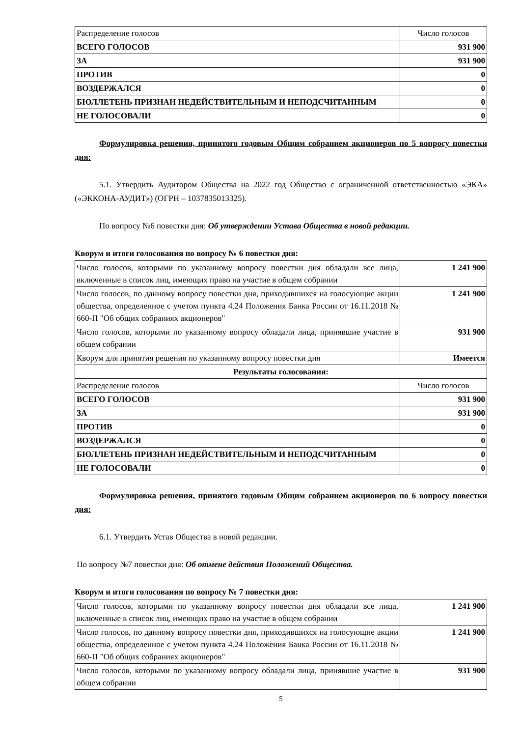| Распределение голосов | Число голосов |
| ВСЕГО ГОЛОСОВ | 931 900 |
| ЗА | 931 900 |
| ПРОТИВ | 0 |
| ВОЗДЕРЖАЛСЯ | 0 |
| БЮЛЛЕТЕНЬ ПРИЗНАН НЕДЕЙСТВИТЕЛЬНЫМ И НЕПОДСЧИТАННЫМ | 0 |
| НЕ ГОЛОСОВАЛИ | 0 |
Формулировка решения, принятого годовым Общим собранием акционеров по 5 вопросу повестки дня:
5.1. Утвердить Аудитором Общества на 2022 год Общество с ограниченной ответственностью «ЭКА» («ЭККОНА-АУДИТ») (ОГРН – 1037835013325).
По вопросу №6 повестки дня: Об утверждении Устава Общества в новой редакции.
Кворум и итоги голосования по вопросу № 6 повестки дня:
| Число голосов, которыми по указанному вопросу повестки дня обладали все лица, включенные в список лиц, имеющих право на участие в общем собрании | 1 241 900 |
| Число голосов, по данному вопросу повестки дня, приходившихся на голосующие акции общества, определенное с учетом пункта 4.24 Положения Банка России от 16.11.2018 № 660-П "Об общих собраниях акционеров" | 1 241 900 |
| Число голосов, которыми по указанному вопросу обладали лица, принявшие участие в общем собрании | 931 900 |
| Кворум для принятия решения по указанному вопросу повестки дня | Имеется |
| Результаты голосования: | |
| Распределение голосов | Число голосов |
| ВСЕГО ГОЛОСОВ | 931 900 |
| ЗА | 931 900 |
| ПРОТИВ | 0 |
| ВОЗДЕРЖАЛСЯ | 0 |
| БЮЛЛЕТЕНЬ ПРИЗНАН НЕДЕЙСТВИТЕЛЬНЫМ И НЕПОДСЧИТАННЫМ | 0 |
| НЕ ГОЛОСОВАЛИ | 0 |
Формулировка решения, принятого годовым Общим собранием акционеров по 6 вопросу повестки дня:
6.1. Утвердить Устав Общества в новой редакции.
По вопросу №7 повестки дня: Об отмене действия Положений Общества.
Кворум и итоги голосования по вопросу № 7 повестки дня:
| Число голосов, которыми по указанному вопросу повестки дня обладали все лица, включенные в список лиц, имеющих право на участие в общем собрании | 1 241 900 |
| Число голосов, по данному вопросу повестки дня, приходившихся на голосующие акции общества, определенное с учетом пункта 4.24 Положения Банка России от 16.11.2018 № 660-П "Об общих собраниях акционеров" | 1 241 900 |
| Число голосов, которыми по указанному вопросу обладали лица, принявшие участие в общем собрании | 931 900 |
5